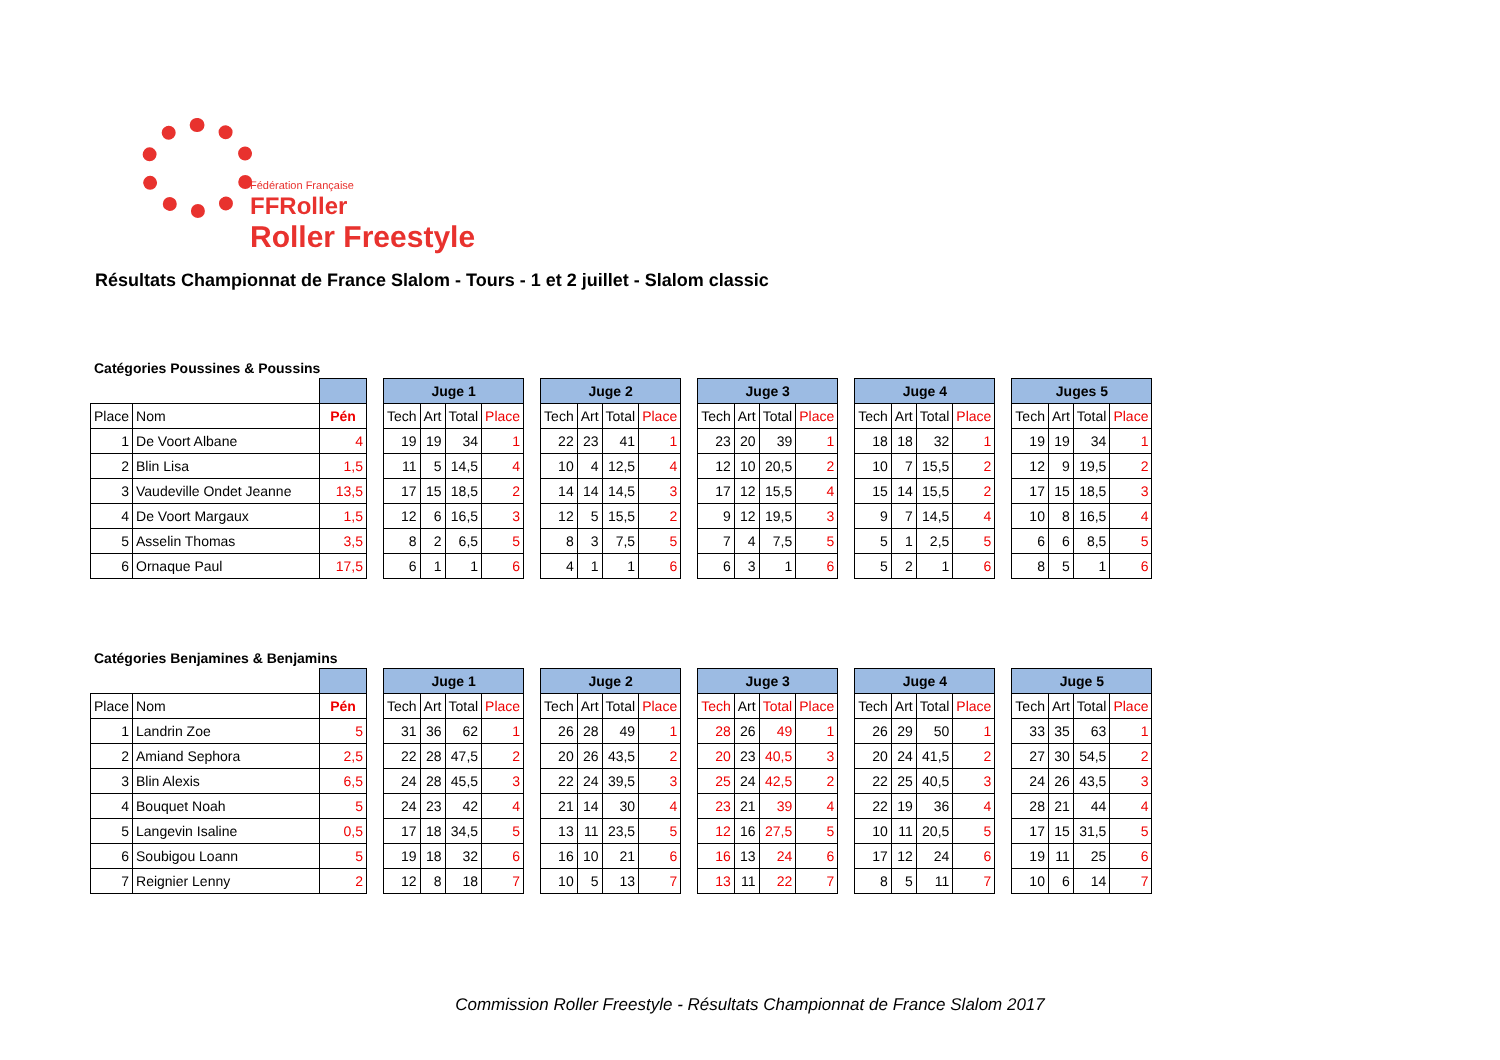Fédération Française
FFRoller
Roller Freestyle
Résultats Championnat de France Slalom - Tours - 1 et 2 juillet - Slalom classic
Catégories Poussines & Poussins
| | | | | Juge 1 | | | | | Juge 2 | | | | | Juge 3 | | | | | Juge 4 | | | | | Juges 5 | | | |
| Place | Nom | Pén | | Tech | Art | Total | Place | | Tech | Art | Total | Place | | Tech | Art | Total | Place | | Tech | Art | Total | Place | | Tech | Art | Total | Place |
| 1 | De Voort Albane | 4 | | 19 | 19 | 34 | 1 | | 22 | 23 | 41 | 1 | | 23 | 20 | 39 | 1 | | 18 | 18 | 32 | 1 | | 19 | 19 | 34 | 1 |
| 2 | Blin Lisa | 1,5 | | 11 | 5 | 14,5 | 4 | | 10 | 4 | 12,5 | 4 | | 12 | 10 | 20,5 | 2 | | 10 | 7 | 15,5 | 2 | | 12 | 9 | 19,5 | 2 |
| 3 | Vaudeville Ondet Jeanne | 13,5 | | 17 | 15 | 18,5 | 2 | | 14 | 14 | 14,5 | 3 | | 17 | 12 | 15,5 | 4 | | 15 | 14 | 15,5 | 2 | | 17 | 15 | 18,5 | 3 |
| 4 | De Voort Margaux | 1,5 | | 12 | 6 | 16,5 | 3 | | 12 | 5 | 15,5 | 2 | | 9 | 12 | 19,5 | 3 | | 9 | 7 | 14,5 | 4 | | 10 | 8 | 16,5 | 4 |
| 5 | Asselin Thomas | 3,5 | | 8 | 2 | 6,5 | 5 | | 8 | 3 | 7,5 | 5 | | 7 | 4 | 7,5 | 5 | | 5 | 1 | 2,5 | 5 | | 6 | 6 | 8,5 | 5 |
| 6 | Ornaque Paul | 17,5 | | 6 | 1 | 1 | 6 | | 4 | 1 | 1 | 6 | | 6 | 3 | 1 | 6 | | 5 | 2 | 1 | 6 | | 8 | 5 | 1 | 6 |
Catégories Benjamines & Benjamins
| | | | | Juge 1 | | | | | Juge 2 | | | | | Juge 3 | | | | | Juge 4 | | | | | Juge 5 | | | |
| Place | Nom | Pén | | Tech | Art | Total | Place | | Tech | Art | Total | Place | | Tech | Art | Total | Place | | Tech | Art | Total | Place | | Tech | Art | Total | Place |
| 1 | Landrin Zoe | 5 | | 31 | 36 | 62 | 1 | | 26 | 28 | 49 | 1 | | 28 | 26 | 49 | 1 | | 26 | 29 | 50 | 1 | | 33 | 35 | 63 | 1 |
| 2 | Amiand Sephora | 2,5 | | 22 | 28 | 47,5 | 2 | | 20 | 26 | 43,5 | 2 | | 20 | 23 | 40,5 | 3 | | 20 | 24 | 41,5 | 2 | | 27 | 30 | 54,5 | 2 |
| 3 | Blin Alexis | 6,5 | | 24 | 28 | 45,5 | 3 | | 22 | 24 | 39,5 | 3 | | 25 | 24 | 42,5 | 2 | | 22 | 25 | 40,5 | 3 | | 24 | 26 | 43,5 | 3 |
| 4 | Bouquet Noah | 5 | | 24 | 23 | 42 | 4 | | 21 | 14 | 30 | 4 | | 23 | 21 | 39 | 4 | | 22 | 19 | 36 | 4 | | 28 | 21 | 44 | 4 |
| 5 | Langevin Isaline | 0,5 | | 17 | 18 | 34,5 | 5 | | 13 | 11 | 23,5 | 5 | | 12 | 16 | 27,5 | 5 | | 10 | 11 | 20,5 | 5 | | 17 | 15 | 31,5 | 5 |
| 6 | Soubigou Loann | 5 | | 19 | 18 | 32 | 6 | | 16 | 10 | 21 | 6 | | 16 | 13 | 24 | 6 | | 17 | 12 | 24 | 6 | | 19 | 11 | 25 | 6 |
| 7 | Reignier Lenny | 2 | | 12 | 8 | 18 | 7 | | 10 | 5 | 13 | 7 | | 13 | 11 | 22 | 7 | | 8 | 5 | 11 | 7 | | 10 | 6 | 14 | 7 |
Commission Roller Freestyle - Résultats Championnat de France Slalom 2017